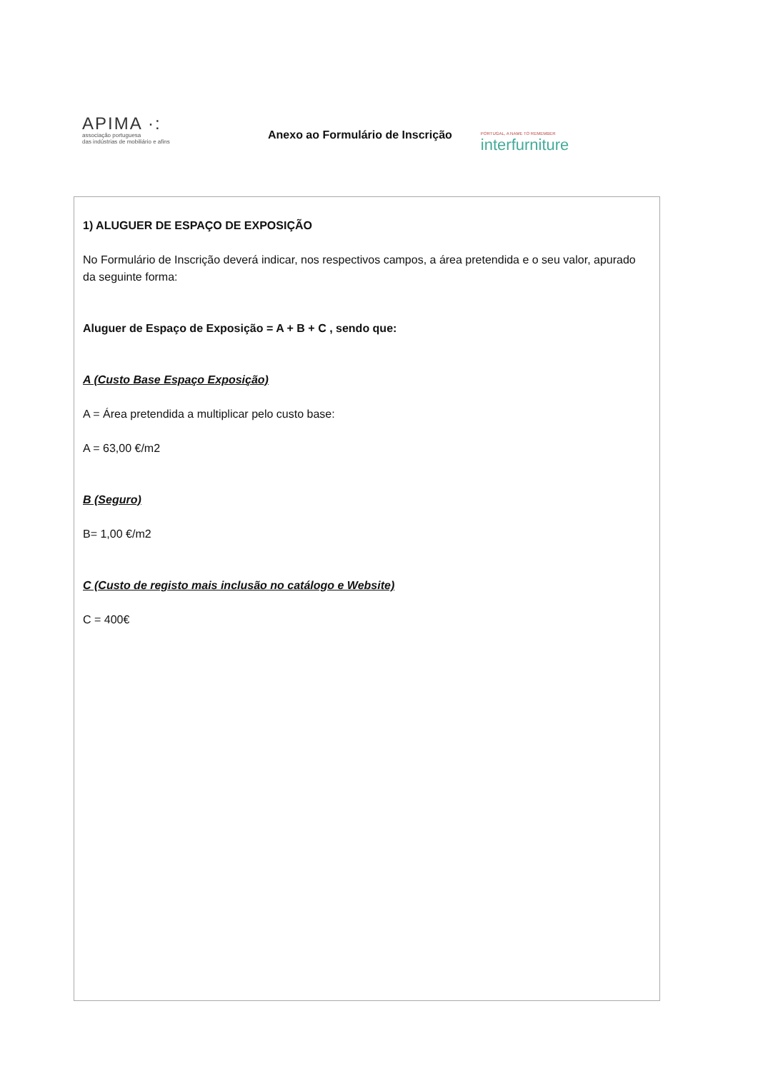APIMA ·:
associação portuguesa
das indústrias de mobiliário e afins
Anexo ao Formulário de Inscrição
PORTUGAL, A NAME TO REMEMBER
interfurniture
1) ALUGUER DE ESPAÇO DE EXPOSIÇÃO
No Formulário de Inscrição deverá indicar, nos respectivos campos, a área pretendida e o seu valor, apurado da seguinte forma:
Aluguer de Espaço de Exposição = A + B + C , sendo que:
A (Custo Base Espaço Exposição)
A = Área pretendida a multiplicar pelo custo base:
A = 63,00 €/m2
B (Seguro)
B= 1,00 €/m2
C (Custo de registo mais inclusão no catálogo e Website)
C = 400€